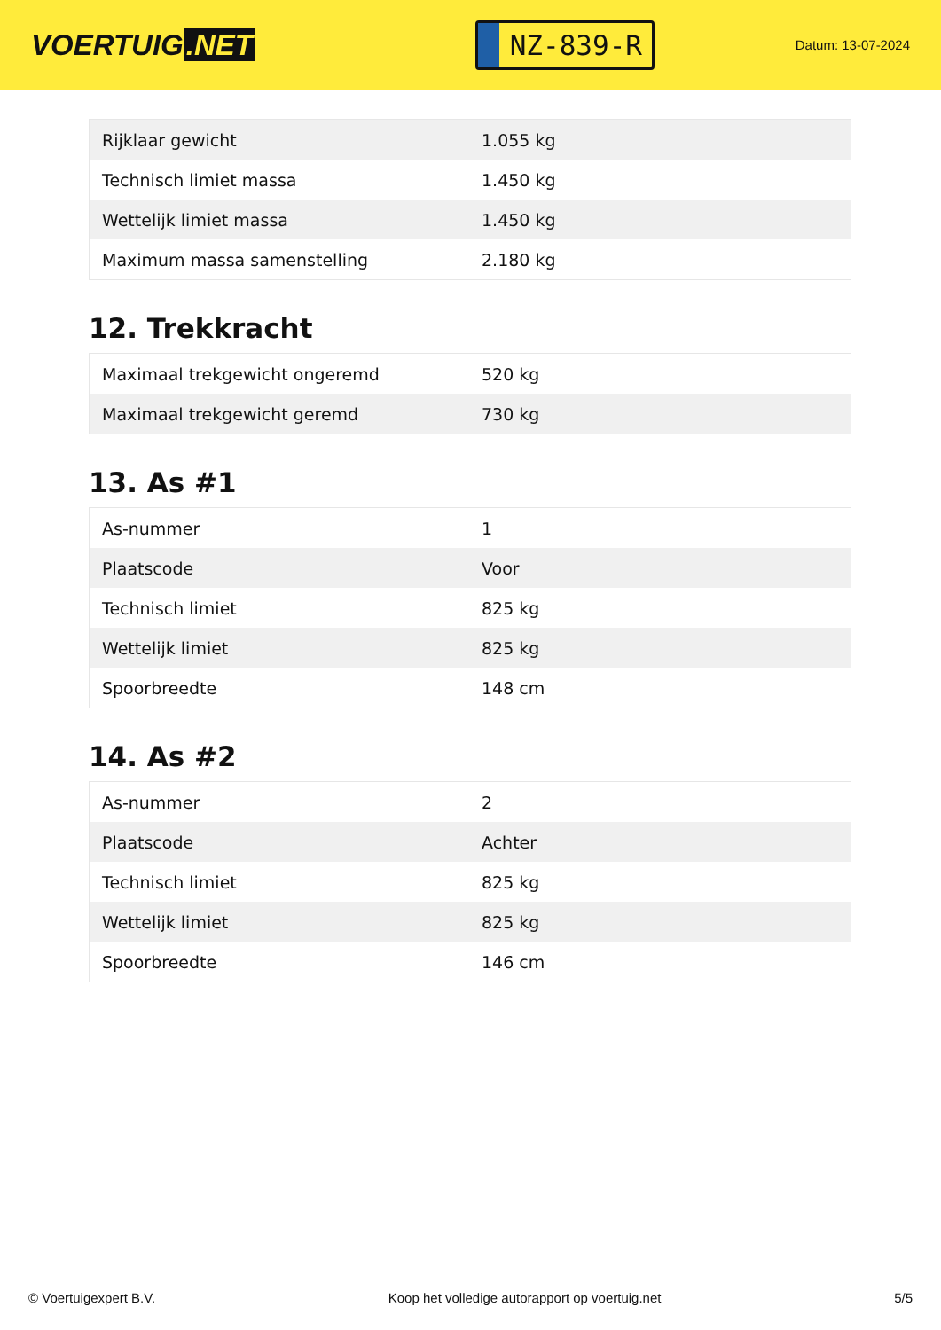VOERTUIG.NET
NZ-839-R
Datum: 13-07-2024
| Rijklaar gewicht | 1.055 kg |
| Technisch limiet massa | 1.450 kg |
| Wettelijk limiet massa | 1.450 kg |
| Maximum massa samenstelling | 2.180 kg |
12. Trekkracht
| Maximaal trekgewicht ongeremd | 520 kg |
| Maximaal trekgewicht geremd | 730 kg |
13. As #1
| As-nummer | 1 |
| Plaatscode | Voor |
| Technisch limiet | 825 kg |
| Wettelijk limiet | 825 kg |
| Spoorbreedte | 148 cm |
14. As #2
| As-nummer | 2 |
| Plaatscode | Achter |
| Technisch limiet | 825 kg |
| Wettelijk limiet | 825 kg |
| Spoorbreedte | 146 cm |
© Voertuigexpert B.V. Koop het volledige autorapport op voertuig.net 5/5